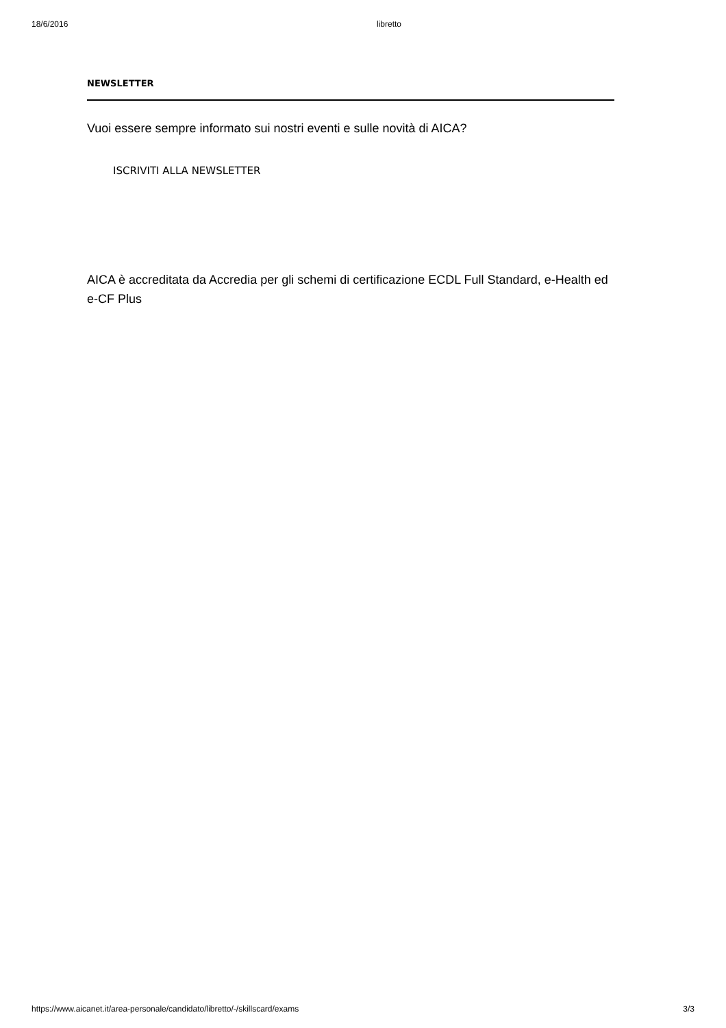18/6/2016 libretto
NEWSLETTER
Vuoi essere sempre informato sui nostri eventi e sulle novità di AICA?
ISCRIVITI ALLA NEWSLETTER
AICA è accreditata da Accredia per gli schemi di certificazione ECDL Full Standard, e-Health ed e-CF Plus
https://www.aicanet.it/area-personale/candidato/libretto/-/skillscard/exams 3/3